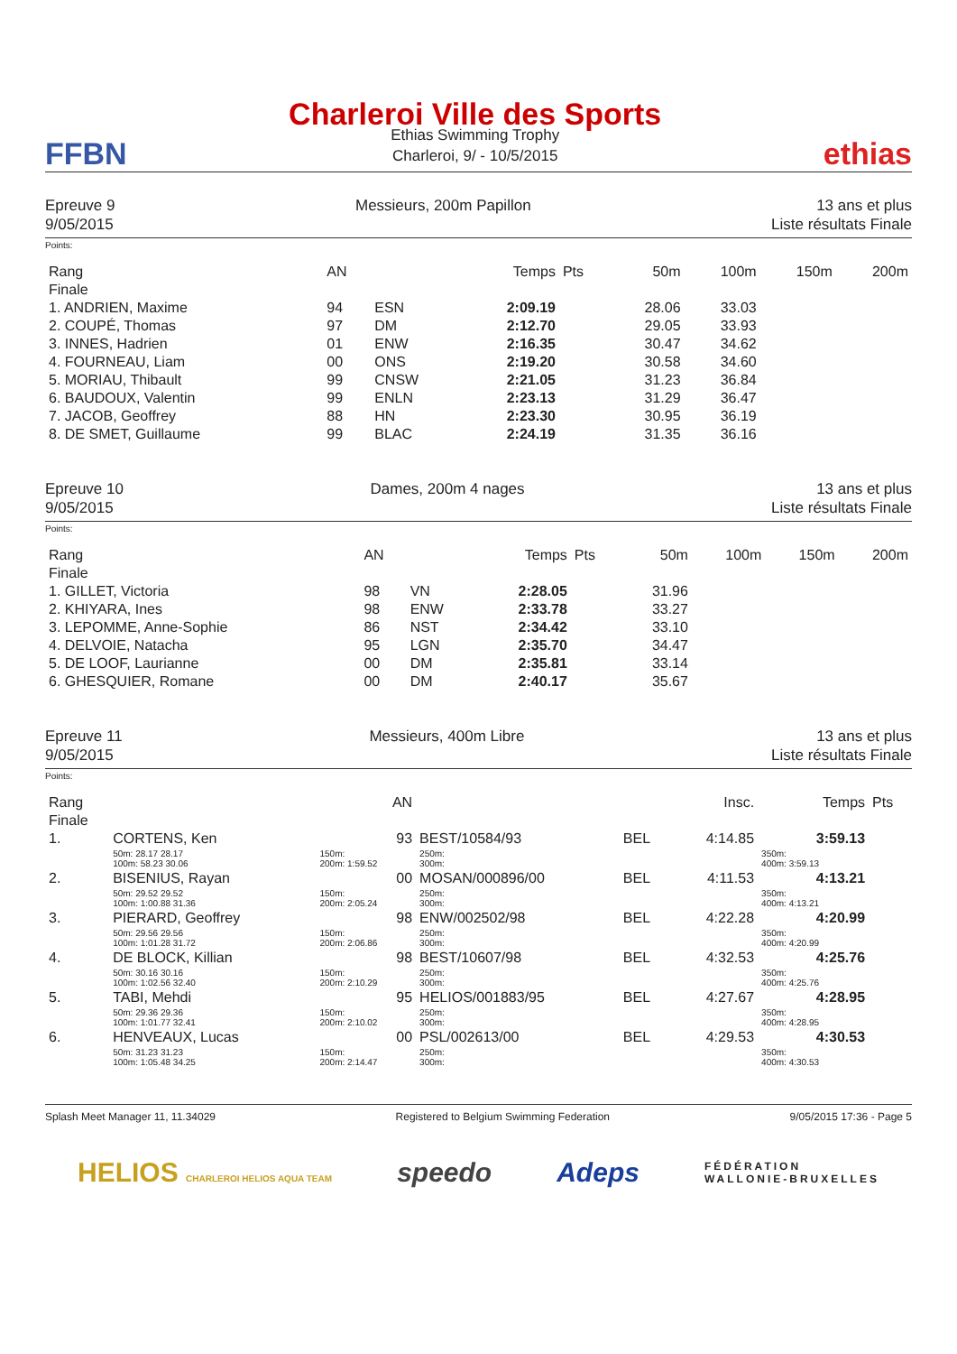FFBN
Charleroi Ville des Sports
Ethias Swimming Trophy
Charleroi, 9/ - 10/5/2015
ethias
Epreuve 9
9/05/2015
Messieurs, 200m Papillon 13 ans et plus
Liste résultats Finale
Points:
| Rang | AN | | Temps | Pts | 50m | 100m | 150m | 200m |
| --- | --- | --- | --- | --- | --- | --- | --- | --- |
| Finale | | | | | | | | |
| 1. ANDRIEN, Maxime | 94 | ESN | 2:09.19 | | 28.06 | 33.03 | | |
| 2. COUPÉ, Thomas | 97 | DM | 2:12.70 | | 29.05 | 33.93 | | |
| 3. INNES, Hadrien | 01 | ENW | 2:16.35 | | 30.47 | 34.62 | | |
| 4. FOURNEAU, Liam | 00 | ONS | 2:19.20 | | 30.58 | 34.60 | | |
| 5. MORIAU, Thibault | 99 | CNSW | 2:21.05 | | 31.23 | 36.84 | | |
| 6. BAUDOUX, Valentin | 99 | ENLN | 2:23.13 | | 31.29 | 36.47 | | |
| 7. JACOB, Geoffrey | 88 | HN | 2:23.30 | | 30.95 | 36.19 | | |
| 8. DE SMET, Guillaume | 99 | BLAC | 2:24.19 | | 31.35 | 36.16 | | |
Epreuve 10
9/05/2015
Dames, 200m 4 nages 13 ans et plus
Liste résultats Finale
Points:
| Rang | AN | | Temps | Pts | 50m | 100m | 150m | 200m |
| --- | --- | --- | --- | --- | --- | --- | --- | --- |
| Finale | | | | | | | | |
| 1. GILLET, Victoria | 98 | VN | 2:28.05 | | 31.96 | | | |
| 2. KHIYARA, Ines | 98 | ENW | 2:33.78 | | 33.27 | | | |
| 3. LEPOMME, Anne-Sophie | 86 | NST | 2:34.42 | | 33.10 | | | |
| 4. DELVOIE, Natacha | 95 | LGN | 2:35.70 | | 34.47 | | | |
| 5. DE LOOF, Laurianne | 00 | DM | 2:35.81 | | 33.14 | | | |
| 6. GHESQUIER, Romane | 00 | DM | 2:40.17 | | 35.67 | | | |
Epreuve 11
9/05/2015
Messieurs, 400m Libre 13 ans et plus
Liste résultats Finale
Points:
| Rang | | | AN | | | Insc. | Temps | | Pts |
| --- | --- | --- | --- | --- | --- | --- | --- | --- | --- |
| Finale | | | | | | | | | |
| 1. | CORTENS, Ken | | 93 | BEST/10584/93 | BEL | 4:14.85 | 3:59.13 | | |
| | 50m: 28.17 28.17 100m: 58.23 30.06 | | 150m: 200m: 1:59.52 | 250m: 300m: | | | 350m: 400m: 3:59.13 | | |
| 2. | BISENIUS, Rayan | | 00 | MOSAN/000896/00 | BEL | 4:11.53 | 4:13.21 | | |
| | 50m: 29.52 29.52 100m: 1:00.88 31.36 | | 150m: 200m: 2:05.24 | 250m: 300m: | | | 350m: 400m: 4:13.21 | | |
| 3. | PIERARD, Geoffrey | | 98 | ENW/002502/98 | BEL | 4:22.28 | 4:20.99 | | |
| | 50m: 29.56 29.56 100m: 1:01.28 31.72 | | 150m: 200m: 2:06.86 | 250m: 300m: | | | 350m: 400m: 4:20.99 | | |
| 4. | DE BLOCK, Killian | | 98 | BEST/10607/98 | BEL | 4:32.53 | 4:25.76 | | |
| | 50m: 30.16 30.16 100m: 1:02.56 32.40 | | 150m: 200m: 2:10.29 | 250m: 300m: | | | 350m: 400m: 4:25.76 | | |
| 5. | TABI, Mehdi | | 95 | HELIOS/001883/95 | BEL | 4:27.67 | 4:28.95 | | |
| | 50m: 29.36 29.36 100m: 1:01.77 32.41 | | 150m: 200m: 2:10.02 | 250m: 300m: | | | 350m: 400m: 4:28.95 | | |
| 6. | HENVEAUX, Lucas | | 00 | PSL/002613/00 | BEL | 4:29.53 | 4:30.53 | | |
| | 50m: 31.23 31.23 100m: 1:05.48 34.25 | | 150m: 200m: 2:14.47 | 250m: 300m: | | | 350m: 400m: 4:30.53 | | |
Splash Meet Manager 11, 11.34029 Registered to Belgium Swimming Federation 9/05/2015 17:36 - Page 5
HELIOS CHARLEROI HELIOS AQUA TEAM speedo Adeps FÉDÉRATION
WALLONIE-BRUXELLES